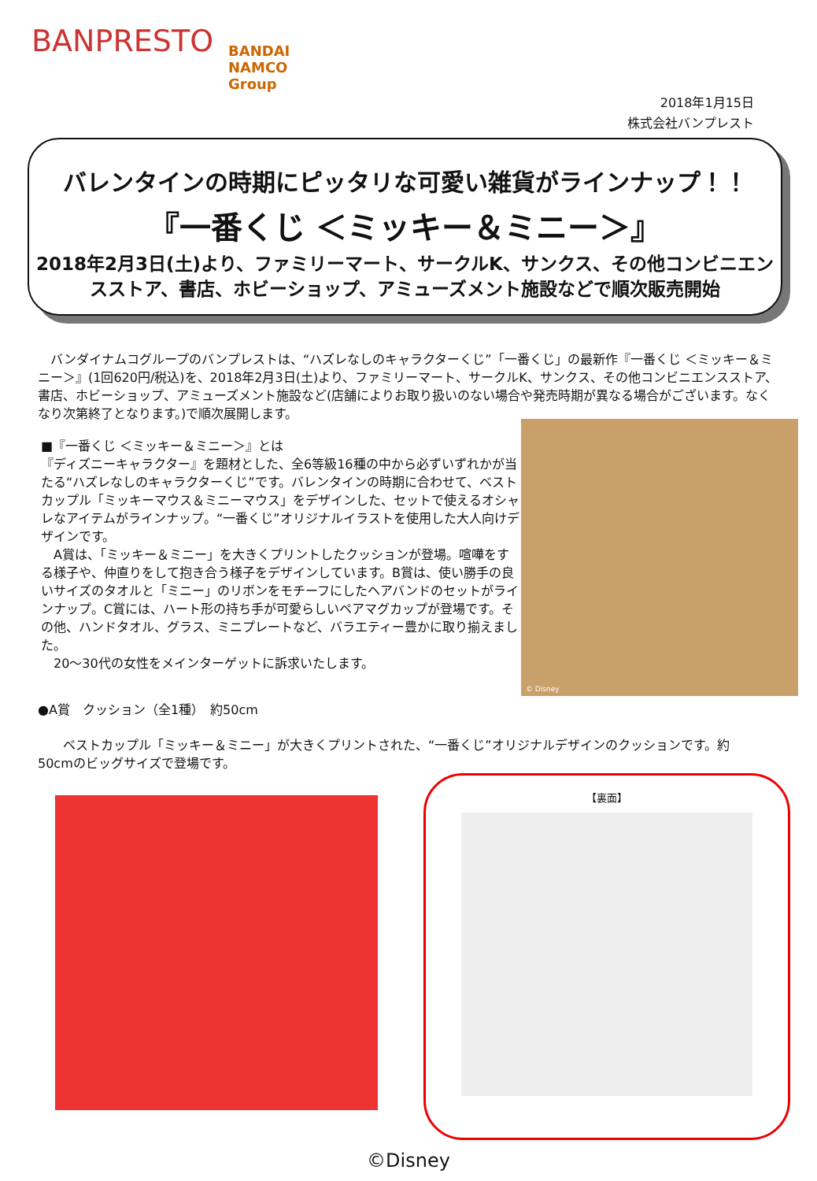BANPRESTO
BANDAI NAMCO Group
2018年1月15日
株式会社バンプレスト
バレンタインの時期にピッタリな可愛い雑貨がラインナップ！！
『一番くじ ＜ミッキー＆ミニー＞』
2018年2月3日(土)より、ファミリーマート、サークルK、サンクス、その他コンビニエンスストア、書店、ホビーショップ、アミューズメント施設などで順次販売開始
　バンダイナムコグループのバンプレストは、“ハズレなしのキャラクターくじ”「一番くじ」の最新作『一番くじ ＜ミッキー＆ミニー＞』(1回620円/税込)を、2018年2月3日(土)より、ファミリーマート、サークルK、サンクス、その他コンビニエンスストア、書店、ホビーショップ、アミューズメント施設など(店舗によりお取り扱いのない場合や発売時期が異なる場合がございます。なくなり次第終了となります。)で順次展開します。
■『一番くじ ＜ミッキー＆ミニー＞』とは
『ディズニーキャラクター』を題材とした、全6等級16種の中から必ずいずれかが当たる“ハズレなしのキャラクターくじ”です。バレンタインの時期に合わせて、ベストカップル「ミッキーマウス＆ミニーマウス」をデザインした、セットで使えるオシャレなアイテムがラインナップ。“一番くじ”オリジナルイラストを使用した大人向けデザインです。
　A賞は、「ミッキー＆ミニー」を大きくプリントしたクッションが登場。喧嘩をする様子や、仲直りをして抱き合う様子をデザインしています。B賞は、使い勝手の良いサイズのタオルと「ミニー」のリボンをモチーフにしたヘアバンドのセットがラインナップ。C賞には、ハート形の持ち手が可愛らしいペアマグカップが登場です。その他、ハンドタオル、グラス、ミニプレートなど、バラエティー豊かに取り揃えました。
　20～30代の女性をメインターゲットに訴求いたします。
© Disney
●A賞　クッション（全1種）　約50cm
　　ベストカップル「ミッキー＆ミニー」が大きくプリントされた、“一番くじ”オリジナルデザインのクッションです。約50cmのビッグサイズで登場です。
【裏面】
©Disney